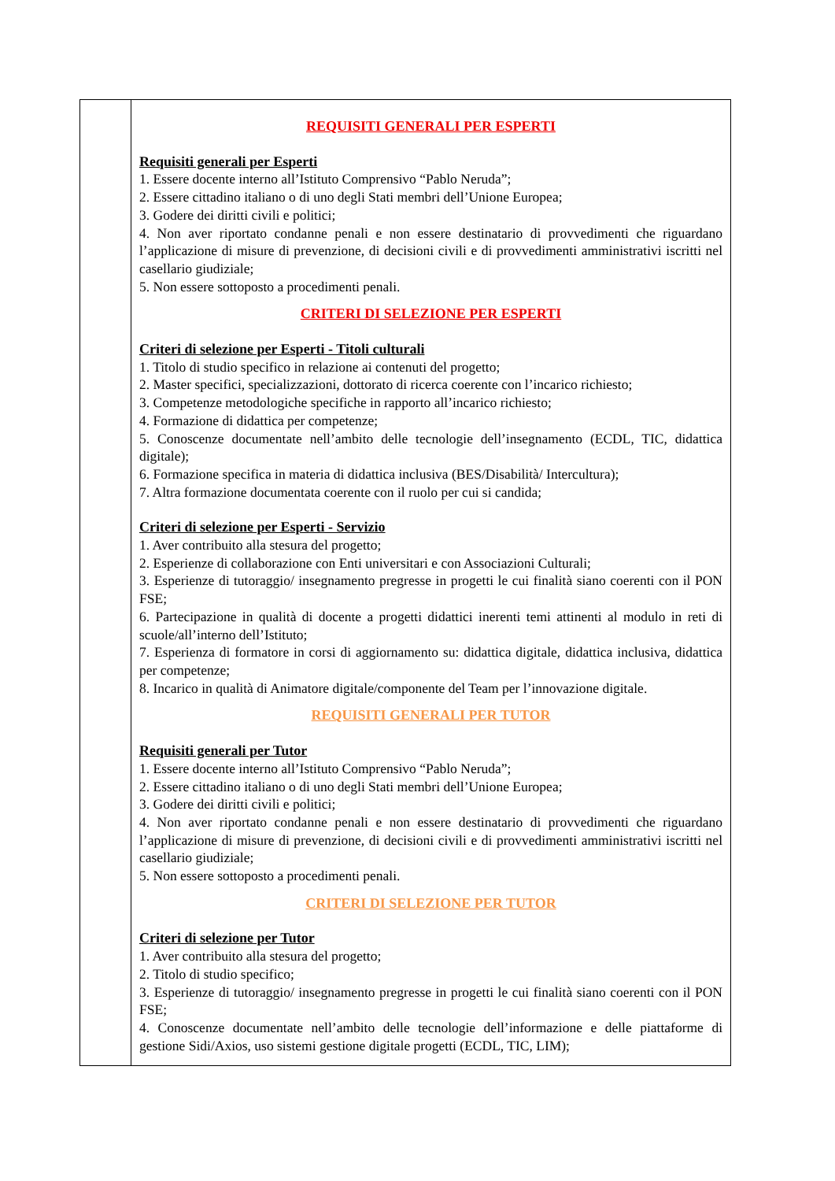| | REQUISITI GENERALI PER ESPERTI Requisiti generali per Esperti 1. Essere docente interno all’Istituto Comprensivo “Pablo Neruda”; 2. Essere cittadino italiano o di uno degli Stati membri dell’Unione Europea; 3. Godere dei diritti civili e politici; 4. Non aver riportato condanne penali e non essere destinatario di provvedimenti che riguardano l’applicazione di misure di prevenzione, di decisioni civili e di provvedimenti amministrativi iscritti nel casellario giudiziale; 5. Non essere sottoposto a procedimenti penali. CRITERI DI SELEZIONE PER ESPERTI Criteri di selezione per Esperti - Titoli culturali 1. Titolo di studio specifico in relazione ai contenuti del progetto; 2. Master specifici, specializzazioni, dottorato di ricerca coerente con l’incarico richiesto; 3. Competenze metodologiche specifiche in rapporto all’incarico richiesto; 4. Formazione di didattica per competenze; 5. Conoscenze documentate nell’ambito delle tecnologie dell’insegnamento (ECDL, TIC, didattica digitale); 6. Formazione specifica in materia di didattica inclusiva (BES/Disabilità/ Intercultura); 7. Altra formazione documentata coerente con il ruolo per cui si candida; Criteri di selezione per Esperti - Servizio 1. Aver contribuito alla stesura del progetto; 2. Esperienze di collaborazione con Enti universitari e con Associazioni Culturali; 3. Esperienze di tutoraggio/ insegnamento pregresse in progetti le cui finalità siano coerenti con il PON FSE; 6. Partecipazione in qualità di docente a progetti didattici inerenti temi attinenti al modulo in reti di scuole/all’interno dell’Istituto; 7. Esperienza di formatore in corsi di aggiornamento su: didattica digitale, didattica inclusiva, didattica per competenze; 8. Incarico in qualità di Animatore digitale/componente del Team per l’innovazione digitale. REQUISITI GENERALI PER TUTOR Requisiti generali per Tutor 1. Essere docente interno all’Istituto Comprensivo “Pablo Neruda”; 2. Essere cittadino italiano o di uno degli Stati membri dell’Unione Europea; 3. Godere dei diritti civili e politici; 4. Non aver riportato condanne penali e non essere destinatario di provvedimenti che riguardano l’applicazione di misure di prevenzione, di decisioni civili e di provvedimenti amministrativi iscritti nel casellario giudiziale; 5. Non essere sottoposto a procedimenti penali. CRITERI DI SELEZIONE PER TUTOR Criteri di selezione per Tutor 1. Aver contribuito alla stesura del progetto; 2. Titolo di studio specifico; 3. Esperienze di tutoraggio/ insegnamento pregresse in progetti le cui finalità siano coerenti con il PON FSE; 4. Conoscenze documentate nell’ambito delle tecnologie dell’informazione e delle piattaforme di gestione Sidi/Axios, uso sistemi gestione digitale progetti (ECDL, TIC, LIM); |